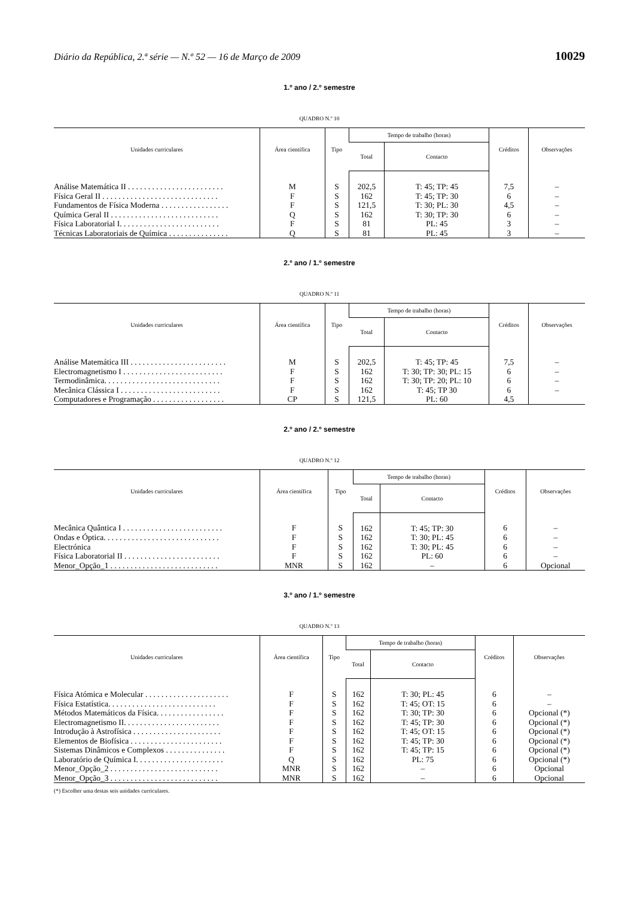Diário da República, 2.ª série — N.º 52 — 16 de Março de 2009 10029
1.º ano / 2.º semestre
QUADRO N.º 10
| Unidades curriculares | Área científica | Tipo | Tempo de trabalho (horas) | | Créditos | Observações |
| --- | --- | --- | --- | --- | --- | --- |
| | | | Total | Contacto | | |
| Análise Matemática II . . . . . . . . . . . . . . . . . . . . . . . . | M | S | 202,5 | T: 45; TP: 45 | 7,5 | – |
| Física Geral II . . . . . . . . . . . . . . . . . . . . . . . . . . . . . | F | S | 162 | T: 45; TP: 30 | 6 | – |
| Fundamentos de Física Moderna . . . . . . . . . . . . . . . . . | F | S | 121,5 | T: 30; PL: 30 | 4,5 | – |
| Química Geral II . . . . . . . . . . . . . . . . . . . . . . . . . . . | Q | S | 162 | T: 30; TP: 30 | 6 | – |
| Física Laboratorial I. . . . . . . . . . . . . . . . . . . . . . . . . | F | S | 81 | PL: 45 | 3 | – |
| Técnicas Laboratoriais de Química . . . . . . . . . . . . . . . | Q | S | 81 | PL: 45 | 3 | – |
2.º ano / 1.º semestre
QUADRO N.º 11
| Unidades curriculares | Área científica | Tipo | Tempo de trabalho (horas) | | Créditos | Observações |
| --- | --- | --- | --- | --- | --- | --- |
| | | | Total | Contacto | | |
| Análise Matemática III . . . . . . . . . . . . . . . . . . . . . . . . | M | S | 202,5 | T: 45; TP: 45 | 7,5 | – |
| Electromagnetismo I . . . . . . . . . . . . . . . . . . . . . . . . . | F | S | 162 | T: 30; TP: 30; PL: 15 | 6 | – |
| Termodinâmica. . . . . . . . . . . . . . . . . . . . . . . . . . . . . | F | S | 162 | T: 30; TP: 20; PL: 10 | 6 | – |
| Mecânica Clássica I . . . . . . . . . . . . . . . . . . . . . . . . . | F | S | 162 | T: 45; TP 30 | 6 | – |
| Computadores e Programação . . . . . . . . . . . . . . . . . . | CP | S | 121,5 | PL: 60 | 4,5 | |
2.º ano / 2.º semestre
QUADRO N.º 12
| Unidades curriculares | Área científica | Tipo | Tempo de trabalho (horas) | | Créditos | Observações |
| --- | --- | --- | --- | --- | --- | --- |
| | | | Total | Contacto | | |
| Mecânica Quântica I . . . . . . . . . . . . . . . . . . . . . . . . . | F | S | 162 | T: 45; TP: 30 | 6 | – |
| Ondas e Óptica. . . . . . . . . . . . . . . . . . . . . . . . . . . . . | F | S | 162 | T: 30; PL: 45 | 6 | – |
| Electrónica | F | S | 162 | T: 30; PL: 45 | 6 | – |
| Física Laboratorial II . . . . . . . . . . . . . . . . . . . . . . . . | F | S | 162 | PL: 60 | 6 | – |
| Menor_Opção_1 . . . . . . . . . . . . . . . . . . . . . . . . . . . | MNR | S | 162 | – | 6 | Opcional |
3.º ano / 1.º semestre
QUADRO N.º 13
| Unidades curriculares | Área científica | Tipo | Tempo de trabalho (horas) | | Créditos | Observações |
| --- | --- | --- | --- | --- | --- | --- |
| | | | Total | Contacto | | |
| Física Atómica e Molecular . . . . . . . . . . . . . . . . . . . . . | F | S | 162 | T: 30; PL: 45 | 6 | – |
| Física Estatística. . . . . . . . . . . . . . . . . . . . . . . . . . . | F | S | 162 | T: 45; OT: 15 | 6 | – |
| Métodos Matemáticos da Física. . . . . . . . . . . . . . . . . | F | S | 162 | T: 30; TP: 30 | 6 | Opcional (*) |
| Electromagnetismo II. . . . . . . . . . . . . . . . . . . . . . . . | F | S | 162 | T: 45; TP: 30 | 6 | Opcional (*) |
| Introdução à Astrofísica . . . . . . . . . . . . . . . . . . . . . . | F | S | 162 | T: 45; OT: 15 | 6 | Opcional (*) |
| Elementos de Biofísica . . . . . . . . . . . . . . . . . . . . . . . | F | S | 162 | T: 45; TP: 30 | 6 | Opcional (*) |
| Sistemas Dinâmicos e Complexos . . . . . . . . . . . . . . . | F | S | 162 | T: 45; TP: 15 | 6 | Opcional (*) |
| Laboratório de Química I. . . . . . . . . . . . . . . . . . . . . . | Q | S | 162 | PL: 75 | 6 | Opcional (*) |
| Menor_Opção_2 . . . . . . . . . . . . . . . . . . . . . . . . . . . | MNR | S | 162 | – | 6 | Opcional |
| Menor_Opção_3 . . . . . . . . . . . . . . . . . . . . . . . . . . . | MNR | S | 162 | – | 6 | Opcional |
(*) Escolher uma destas seis unidades curriculares.